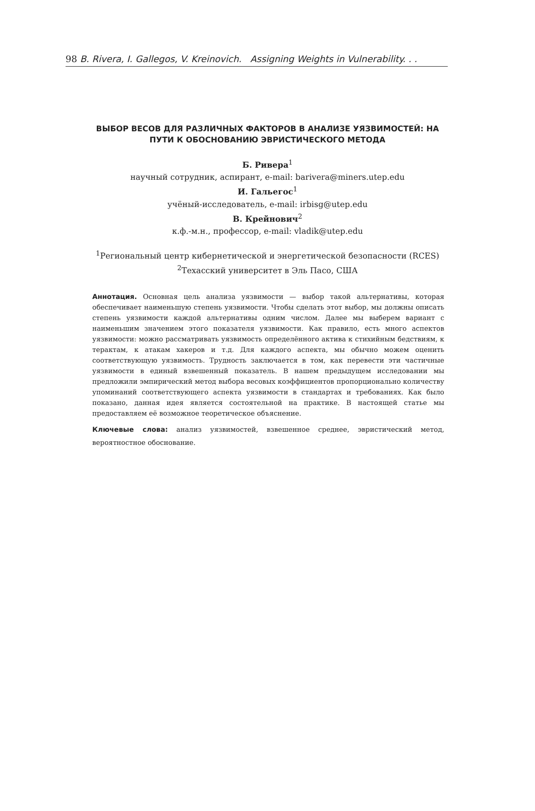98 B. Rivera, I. Gallegos, V. Kreinovich. Assigning Weights in Vulnerability. . .
ВЫБОР ВЕСОВ ДЛЯ РАЗЛИЧНЫХ ФАКТОРОВ В АНАЛИЗЕ УЯЗВИМОСТЕЙ: НА ПУТИ К ОБОСНОВАНИЮ ЭВРИСТИЧЕСКОГО МЕТОДА
Б. Ривера<sup>1</sup>
научный сотрудник, аспирант, e-mail: barivera@miners.utep.edu
И. Гальегос<sup>1</sup>
учёный-исследователь, e-mail: irbisg@utep.edu
В. Крейнович<sup>2</sup>
к.ф.-м.н., профессор, e-mail: vladik@utep.edu
<sup>1</sup> Региональный центр кибернетической и энергетической безопасности (RCES)
<sup>2</sup> Техасский университет в Эль Пасо, США
Аннотация. Основная цель анализа уязвимости — выбор такой альтернативы, которая обеспечивает наименьшую степень уязвимости. Чтобы сделать этот выбор, мы должны описать степень уязвимости каждой альтернативы одним числом. Далее мы выберем вариант с наименьшим значением этого показателя уязвимости. Как правило, есть много аспектов уязвимости: можно рассматривать уязвимость определённого актива к стихийным бедствиям, к терактам, к атакам хакеров и т.д. Для каждого аспекта, мы обычно можем оценить соответствующую уязвимость. Трудность заключается в том, как перевести эти частичные уязвимости в единый взвешенный показатель. В нашем предыдущем исследовании мы предложили эмпирический метод выбора весовых коэффициентов пропорционально количеству упоминаний соответствующего аспекта уязвимости в стандартах и требованиях. Как было показано, данная идея является состоятельной на практике. В настоящей статье мы предоставляем её возможное теоретическое объяснение.
Ключевые слова: анализ уязвимостей, взвешенное среднее, эвристический метод, вероятностное обоснование.